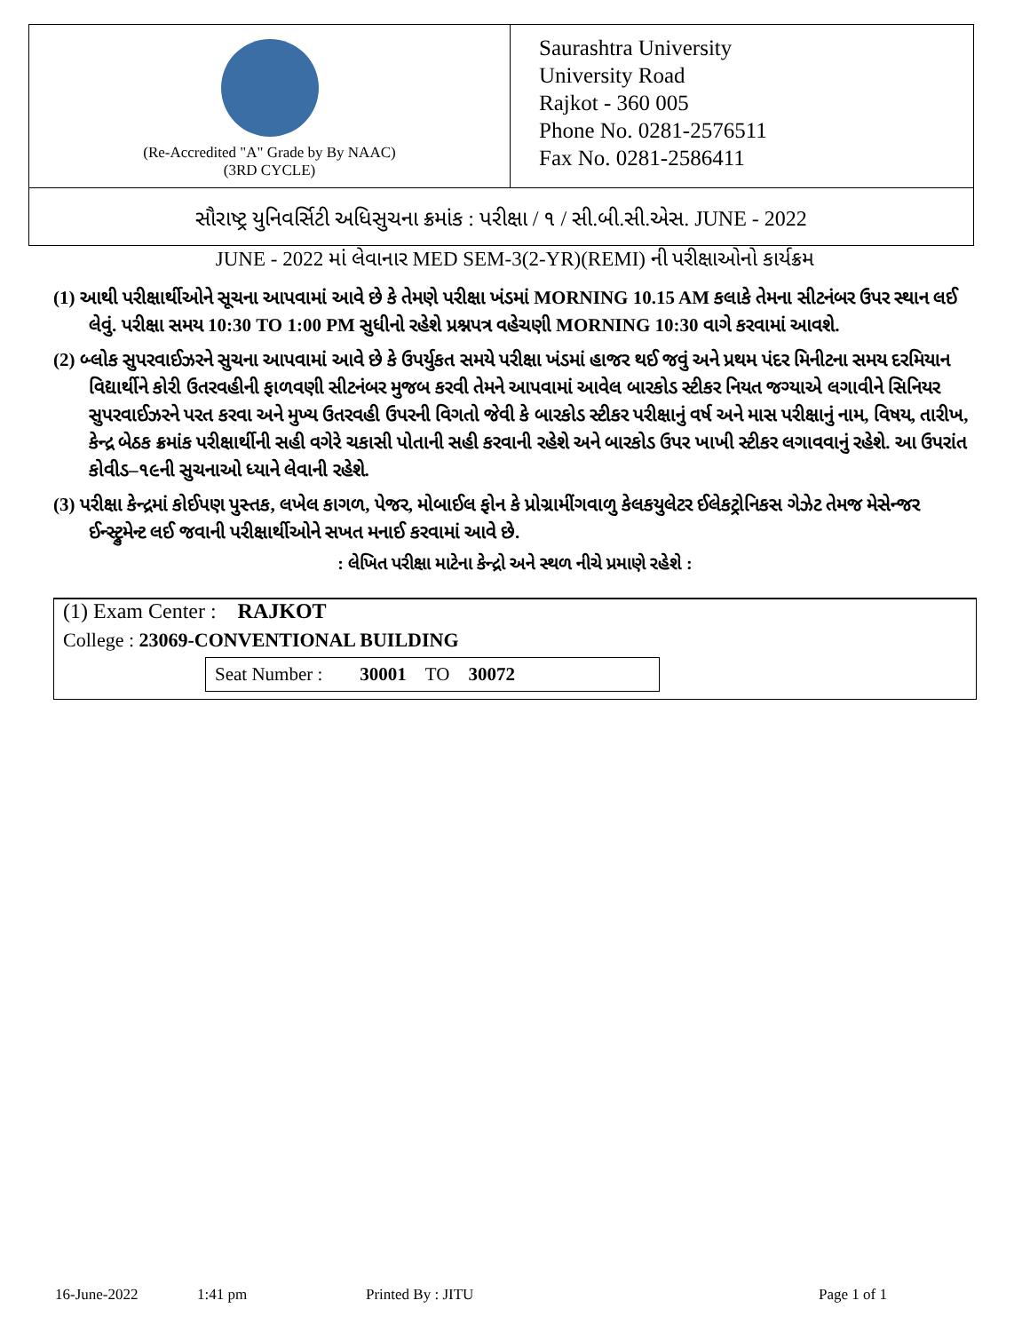(Re-Accredited "A" Grade by By NAAC)
(3RD CYCLE)
Saurashtra University
University Road
Rajkot - 360 005
Phone No. 0281-2576511
Fax No. 0281-2586411
સૌરાષ્ટ્ર યુનિવર્સિટી અધિસુચના ક્રમાંક : પરીક્ષા / ૧ / સી.બી.સી.એસ. JUNE - 2022
JUNE - 2022 માં લેવાનાર MED SEM-3(2-YR)(REMI) ની પરીક્ષાઓનો કાર્યક્રમ
(1) આથી પરીક્ષાર્થીઓને સૂચના આપવામાં આવે છે કે તેમણે પરીક્ષા ખંડમાં MORNING 10.15 AM કલાકે તેમના સીટનંબર ઉપર સ્થાન લઈ લેવું. પરીક્ષા સમય 10:30 TO 1:00 PM સુધીનો રહેશે પ્રશ્નપત્ર વહેચણી MORNING 10:30 વાગે કરવામાં આવશે.
(2) બ્લોક સુપરવાઈઝરને સુચના આપવામાં આવે છે કે ઉપર્યુકત સમયે પરીક્ષા ખંડમાં હાજર થઈ જવું અને પ્રથમ પંદર મિનીટના સમય દરમિયાન વિદ્યાર્થીને કોરી ઉતરવહીની ફાળવણી સીટનંબર મુજબ કરવી તેમને આપવામાં આવેલ બારકોડ સ્ટીકર નિયત જગ્યાએ લગાવીને સિનિયર સુપરવાઈઝરને પરત કરવા અને મુખ્ય ઉતરવહી ઉપરની વિગતો જેવી કે બારકોડ સ્ટીકર પરીક્ષાનું વર્ષ અને માસ પરીક્ષાનું નામ, વિષય, તારીખ, કેન્દ્ર બેઠક ક્રમાંક પરીક્ષાર્થીની સહી વગેરે ચકાસી પોતાની સહી કરવાની રહેશે અને બારકોડ ઉપર ખાખી સ્ટીકર લગાવવાનું રહેશે. આ ઉપરાંત કોવીડ–૧૯ની સુચનાઓ ધ્યાને લેવાની રહેશે.
(3) પરીક્ષા કેન્દ્રમાં કોઈપણ પુસ્તક, લખેલ કાગળ, પેજર, મોબાઈલ ફોન કે પ્રોગ્રામીંગવાળુ કેલકયુલેટર ઈલેકટ્રોનિકસ ગેઝેટ તેમજ મેસેન્જર ઈન્સ્ટ્રુમેન્ટ લઈ જવાની પરીક્ષાર્થીઓને સખત મનાઈ કરવામાં આવે છે.
: લેખિત પરીક્ષા માટેના કેન્દ્રો અને સ્થળ નીચે પ્રમાણે રહેશે :
(1) Exam Center : RAJKOT
College : 23069-CONVENTIONAL BUILDING
Seat Number : 30001 TO 30072
16-June-2022 1:41 pm Printed By : JITU Page 1 of 1